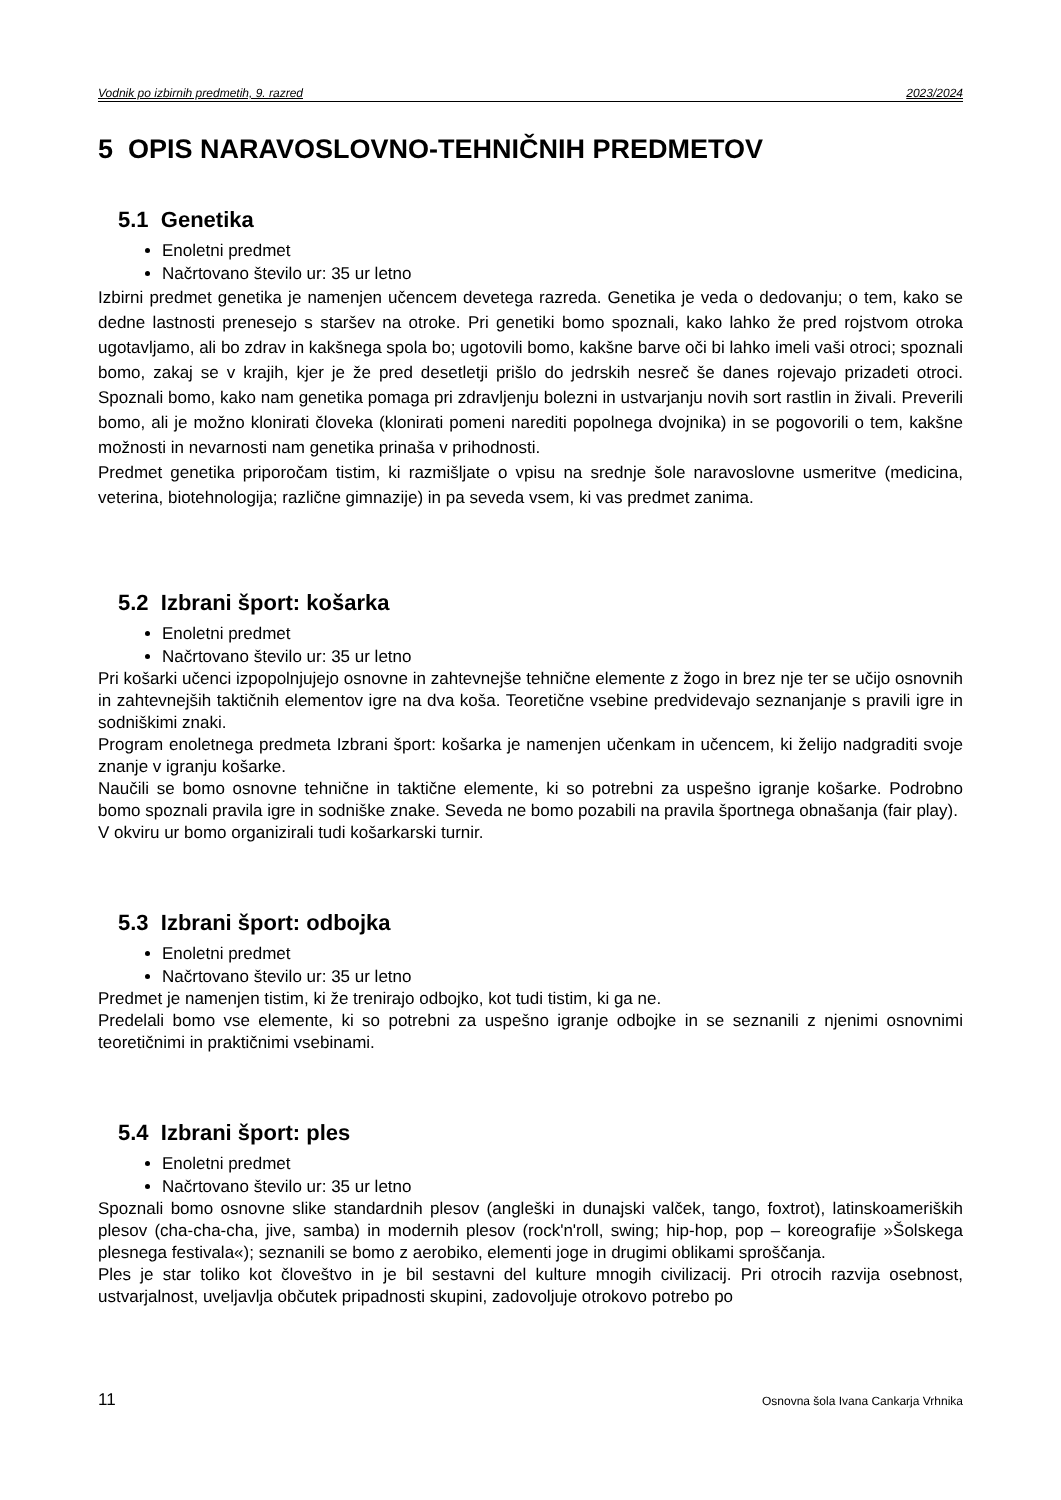Vodnik po izbirnih predmetih, 9. razred 2023/2024
5 OPIS NARAVOSLOVNO-TEHNIČNIH PREDMETOV
5.1 Genetika
Enoletni predmet
Načrtovano število ur: 35 ur letno
Izbirni predmet genetika je namenjen učencem devetega razreda. Genetika je veda o dedovanju; o tem, kako se dedne lastnosti prenesejo s staršev na otroke. Pri genetiki bomo spoznali, kako lahko že pred rojstvom otroka ugotavljamo, ali bo zdrav in kakšnega spola bo; ugotovili bomo, kakšne barve oči bi lahko imeli vaši otroci; spoznali bomo, zakaj se v krajih, kjer je že pred desetletji prišlo do jedrskih nesreč še danes rojevajo prizadeti otroci. Spoznali bomo, kako nam genetika pomaga pri zdravljenju bolezni in ustvarjanju novih sort rastlin in živali. Preverili bomo, ali je možno klonirati človeka (klonirati pomeni narediti popolnega dvojnika) in se pogovorili o tem, kakšne možnosti in nevarnosti nam genetika prinaša v prihodnosti.
Predmet genetika priporočam tistim, ki razmišljate o vpisu na srednje šole naravoslovne usmeritve (medicina, veterina, biotehnologija; različne gimnazije) in pa seveda vsem, ki vas predmet zanima.
5.2 Izbrani šport: košarka
Enoletni predmet
Načrtovano število ur: 35 ur letno
Pri košarki učenci izpopolnjujejo osnovne in zahtevnejše tehnične elemente z žogo in brez nje ter se učijo osnovnih in zahtevnejših taktičnih elementov igre na dva koša. Teoretične vsebine predvidevajo seznanjanje s pravili igre in sodniškimi znaki.
Program enoletnega predmeta Izbrani šport: košarka je namenjen učenkam in učencem, ki želijo nadgraditi svoje znanje v igranju košarke.
Naučili se bomo osnovne tehnične in taktične elemente, ki so potrebni za uspešno igranje košarke. Podrobno bomo spoznali pravila igre in sodniške znake. Seveda ne bomo pozabili na pravila športnega obnašanja (fair play).
V okviru ur bomo organizirali tudi košarkarski turnir.
5.3 Izbrani šport: odbojka
Enoletni predmet
Načrtovano število ur: 35 ur letno
Predmet je namenjen tistim, ki že trenirajo odbojko, kot tudi tistim, ki ga ne.
Predelali bomo vse elemente, ki so potrebni za uspešno igranje odbojke in se seznanili z njenimi osnovnimi teoretičnimi in praktičnimi vsebinami.
5.4 Izbrani šport: ples
Enoletni predmet
Načrtovano število ur: 35 ur letno
Spoznali bomo osnovne slike standardnih plesov (angleški in dunajski valček, tango, foxtrot), latinskoameriških plesov (cha-cha-cha, jive, samba) in modernih plesov (rock'n'roll, swing; hip-hop, pop – koreografije »Šolskega plesnega festivala«); seznanili se bomo z aerobiko, elementi joge in drugimi oblikami sproščanja.
Ples je star toliko kot človeštvo in je bil sestavni del kulture mnogih civilizacij. Pri otrocih razvija osebnost, ustvarjalnost, uveljavlja občutek pripadnosti skupini, zadovoljuje otrokovo potrebo po
11 Osnovna šola Ivana Cankarja Vrhnika